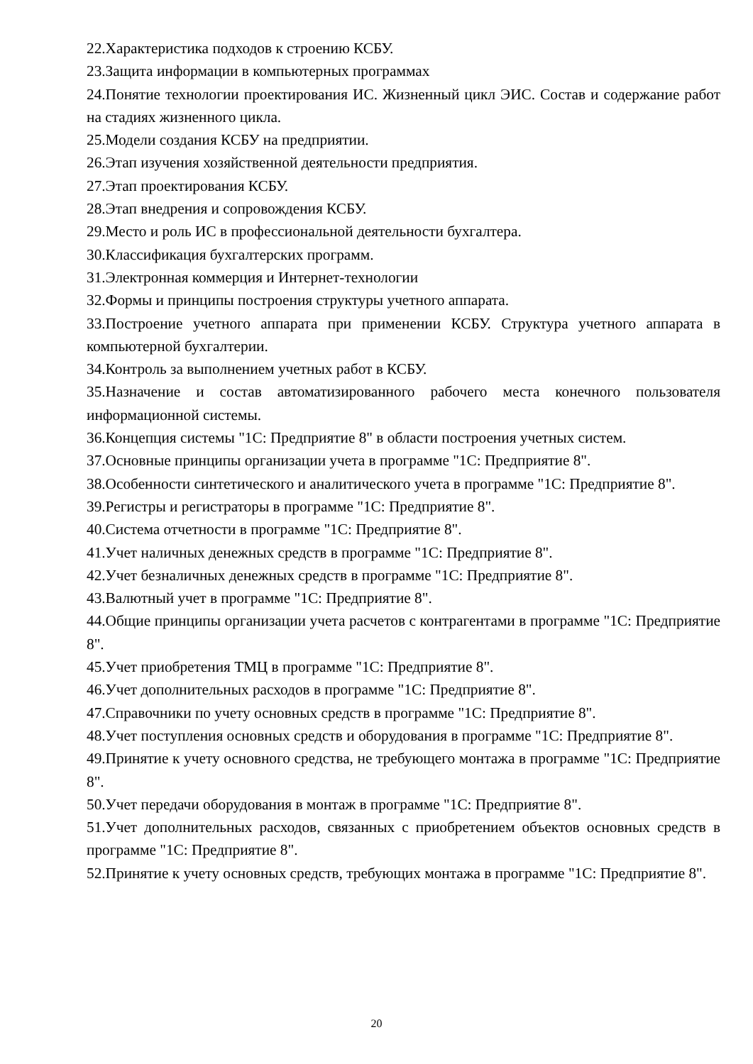22.Характеристика подходов к строению КСБУ.
23.Защита информации в компьютерных программах
24.Понятие технологии проектирования ИС. Жизненный цикл ЭИС. Состав и содержание работ на стадиях жизненного цикла.
25.Модели создания КСБУ на предприятии.
26.Этап изучения хозяйственной деятельности предприятия.
27.Этап проектирования КСБУ.
28.Этап внедрения и сопровождения КСБУ.
29.Место и роль ИС в профессиональной деятельности бухгалтера.
30.Классификация бухгалтерских программ.
31.Электронная коммерция и Интернет-технологии
32.Формы и принципы построения структуры учетного аппарата.
33.Построение учетного аппарата при применении КСБУ. Структура учетного аппарата в компьютерной бухгалтерии.
34.Контроль за выполнением учетных работ в КСБУ.
35.Назначение и состав автоматизированного рабочего места конечного пользователя информационной системы.
36.Концепция системы "1С: Предприятие 8" в области построения учетных систем.
37.Основные принципы организации учета в программе "1С: Предприятие 8".
38.Особенности синтетического и аналитического учета в программе "1С: Предприятие 8".
39.Регистры и регистраторы в программе "1С: Предприятие 8".
40.Система отчетности в программе "1С: Предприятие 8".
41.Учет наличных денежных средств в программе "1С: Предприятие 8".
42.Учет безналичных денежных средств в программе "1С: Предприятие 8".
43.Валютный учет в программе "1С: Предприятие 8".
44.Общие принципы организации учета расчетов с контрагентами в программе "1С: Предприятие 8".
45.Учет приобретения ТМЦ в программе "1С: Предприятие 8".
46.Учет дополнительных расходов в программе "1С: Предприятие 8".
47.Справочники по учету основных средств в программе "1С: Предприятие 8".
48.Учет поступления основных средств и оборудования в программе "1С: Предприятие 8".
49.Принятие к учету основного средства, не требующего монтажа в программе "1С: Предприятие 8".
50.Учет передачи оборудования в монтаж в программе "1С: Предприятие 8".
51.Учет дополнительных расходов, связанных с приобретением объектов основных средств в программе "1С: Предприятие 8".
52.Принятие к учету основных средств, требующих монтажа в программе "1С: Предприятие 8".
20